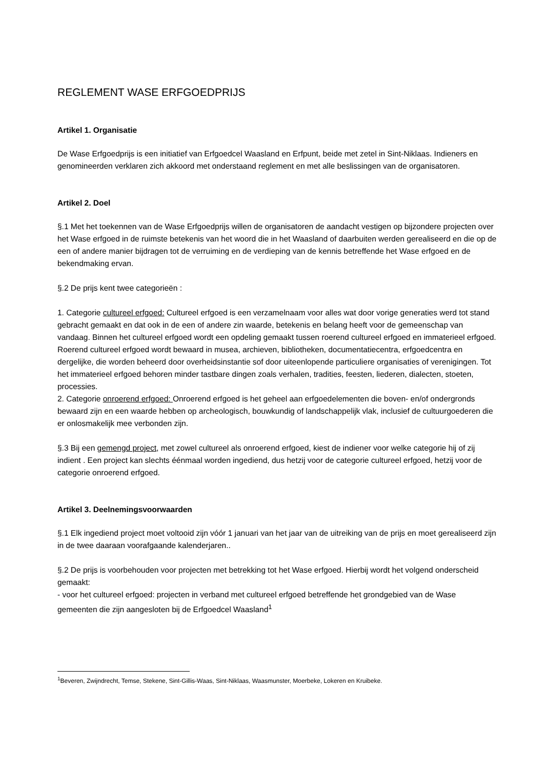REGLEMENT WASE ERFGOEDPRIJS
Artikel 1. Organisatie
De Wase Erfgoedprijs is een initiatief van Erfgoedcel Waasland en Erfpunt, beide met zetel in Sint-Niklaas. Indieners en genomineerden verklaren zich akkoord met onderstaand reglement en met alle beslissingen van de organisatoren.
Artikel 2. Doel
§.1 Met het toekennen van de Wase Erfgoedprijs willen de organisatoren de aandacht vestigen op bijzondere projecten over het Wase erfgoed in de ruimste betekenis van het woord die in het Waasland of daarbuiten werden gerealiseerd en die op de een of andere manier bijdragen tot de verruiming en de verdieping van de kennis betreffende het Wase erfgoed en de bekendmaking ervan.
§.2 De prijs kent twee categorieën :
1. Categorie cultureel erfgoed: Cultureel erfgoed is een verzamelnaam voor alles wat door vorige generaties werd tot stand gebracht gemaakt en dat ook in de een of andere zin waarde, betekenis en belang heeft voor de gemeenschap van vandaag. Binnen het cultureel erfgoed wordt een opdeling gemaakt tussen roerend cultureel erfgoed en immaterieel erfgoed. Roerend cultureel erfgoed wordt bewaard in musea, archieven, bibliotheken, documentatiecentra, erfgoedcentra en dergelijke, die worden beheerd door overheidsinstantie sof door uiteenlopende particuliere organisaties of verenigingen. Tot het immaterieel erfgoed behoren minder tastbare dingen zoals verhalen, tradities, feesten, liederen, dialecten, stoeten, processies.
2. Categorie onroerend erfgoed: Onroerend erfgoed is het geheel aan erfgoedelementen die boven- en/of ondergronds bewaard zijn en een waarde hebben op archeologisch, bouwkundig of landschappelijk vlak, inclusief de cultuurgoederen die er onlosmakelijk mee verbonden zijn.
§.3 Bij een gemengd project, met zowel cultureel als onroerend erfgoed, kiest de indiener voor welke categorie hij of zij indient . Een project kan slechts éénmaal worden ingediend, dus hetzij voor de categorie cultureel erfgoed, hetzij voor de categorie onroerend erfgoed.
Artikel 3. Deelnemingsvoorwaarden
§.1 Elk ingediend project moet voltooid zijn vóór 1 januari van het jaar van de uitreiking van de prijs en moet gerealiseerd zijn in de twee daaraan voorafgaande kalenderjaren..
§.2 De prijs is voorbehouden voor projecten met betrekking tot het Wase erfgoed. Hierbij wordt het volgend onderscheid gemaakt:
- voor het cultureel erfgoed: projecten in verband met cultureel erfgoed betreffende het grondgebied van de Wase gemeenten die zijn aangesloten bij de Erfgoedcel Waasland<sup>1</sup>
<sup>1</sup> Beveren, Zwijndrecht, Temse, Stekene, Sint-Gillis-Waas, Sint-Niklaas, Waasmunster, Moerbeke, Lokeren en Kruibeke.